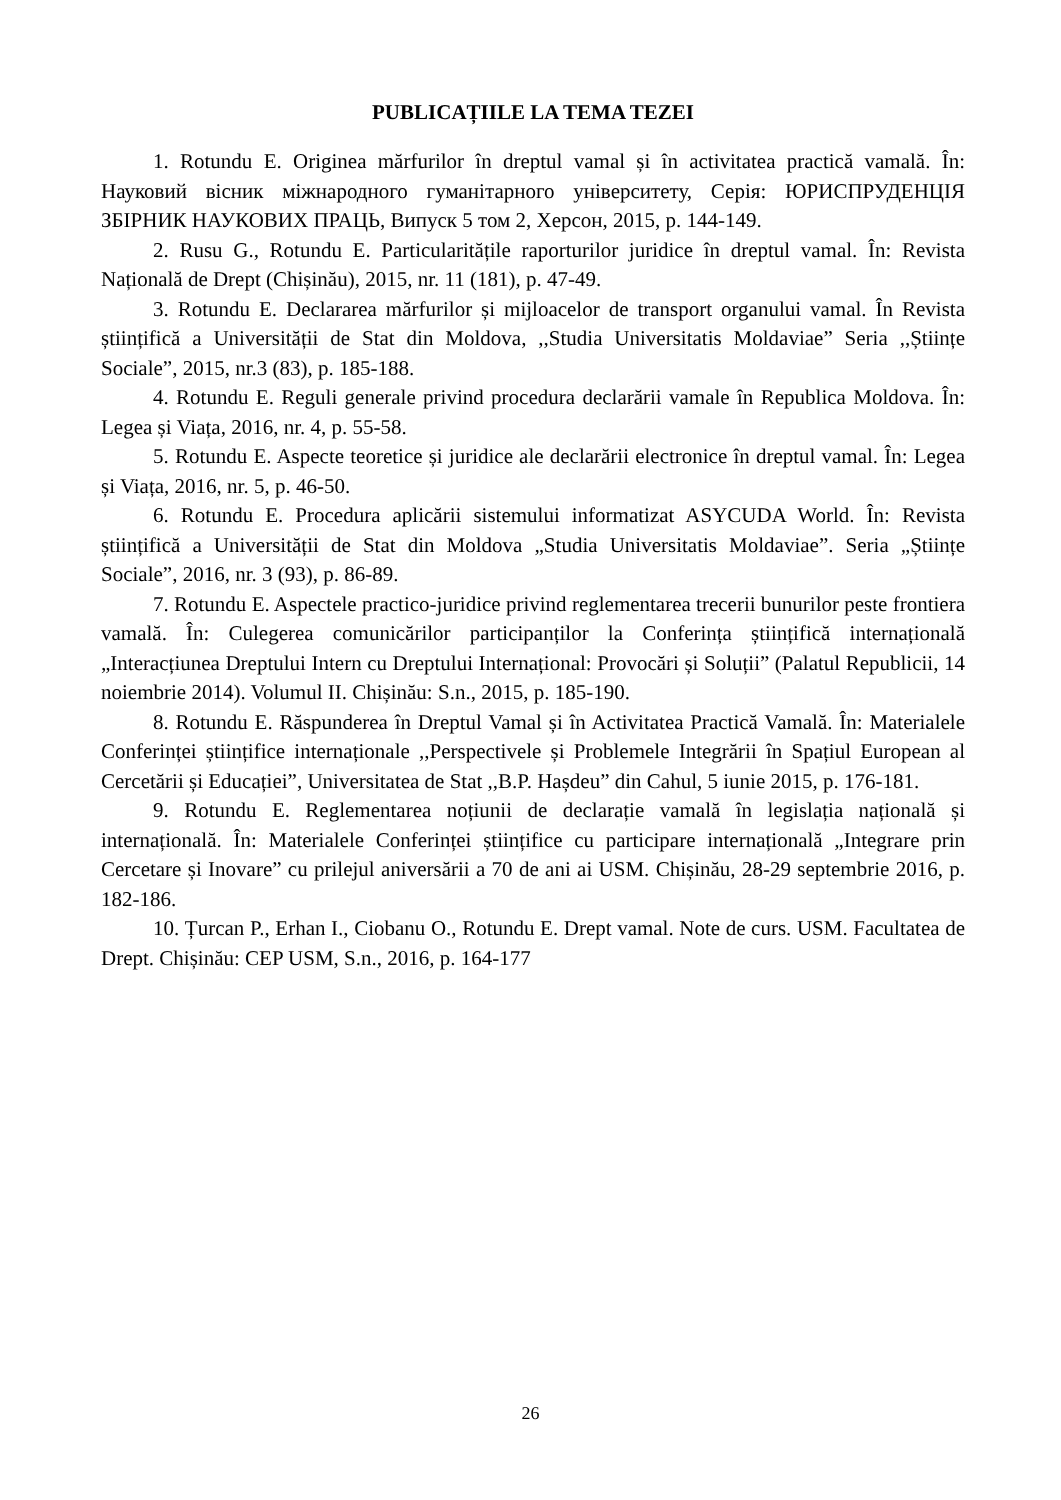PUBLICAȚIILE LA TEMA TEZEI
1. Rotundu E. Originea mărfurilor în dreptul vamal și în activitatea practică vamală. În: Науковий вісник міжнародного гуманітарного університету, Серія: ЮРИСПРУДЕНЦІЯ ЗБІРНИК НАУКОВИХ ПРАЦЬ, Випуск 5 том 2, Херсон, 2015, p. 144-149.
2. Rusu G., Rotundu E. Particularitățile raporturilor juridice în dreptul vamal. În: Revista Națională de Drept (Chișinău), 2015, nr. 11 (181), p. 47-49.
3. Rotundu E. Declararea mărfurilor și mijloacelor de transport organului vamal. În Revista științifică a Universității de Stat din Moldova, ,,Studia Universitatis Moldaviae” Seria ,,Științe Sociale”, 2015, nr.3 (83), p. 185-188.
4. Rotundu E. Reguli generale privind procedura declarării vamale în Republica Moldova. În: Legea și Viața, 2016, nr. 4, p. 55-58.
5. Rotundu E. Aspecte teoretice și juridice ale declarării electronice în dreptul vamal. În: Legea și Viața, 2016, nr. 5, p. 46-50.
6. Rotundu E. Procedura aplicării sistemului informatizat ASYCUDA World. În: Revista științifică a Universității de Stat din Moldova „Studia Universitatis Moldaviae”. Seria „Științe Sociale”, 2016, nr. 3 (93), p. 86-89.
7. Rotundu E. Aspectele practico-juridice privind reglementarea trecerii bunurilor peste frontiera vamală. În: Culegerea comunicărilor participanților la Conferința științifică internațională „Interacțiunea Dreptului Intern cu Dreptului Internațional: Provocări și Soluții” (Palatul Republicii, 14 noiembrie 2014). Volumul II. Chișinău: S.n., 2015, p. 185-190.
8. Rotundu E. Răspunderea în Dreptul Vamal și în Activitatea Practică Vamală. În: Materialele Conferinței științifice internaționale ,,Perspectivele și Problemele Integrării în Spațiul European al Cercetării și Educației”, Universitatea de Stat ,,B.P. Hașdeu” din Cahul, 5 iunie 2015, p. 176-181.
9. Rotundu E. Reglementarea noțiunii de declarație vamală în legislația națională și internațională. În: Materialele Conferinței științifice cu participare internațională „Integrare prin Cercetare și Inovare” cu prilejul aniversării a 70 de ani ai USM. Chișinău, 28-29 septembrie 2016, p. 182-186.
10. Țurcan P., Erhan I., Ciobanu O., Rotundu E. Drept vamal. Note de curs. USM. Facultatea de Drept. Chișinău: CEP USM, S.n., 2016, p. 164-177
26